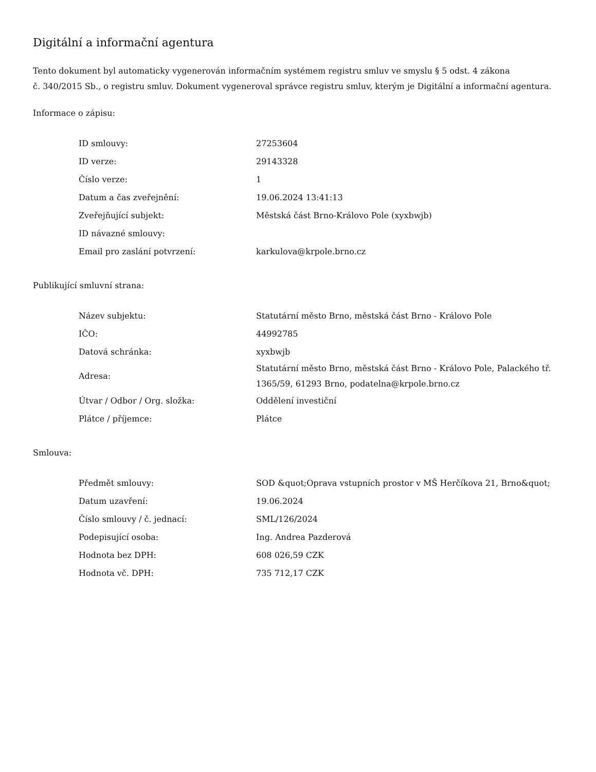Digitální a informační agentura
Tento dokument byl automaticky vygenerován informačním systémem registru smluv ve smyslu § 5 odst. 4 zákona
č. 340/2015 Sb., o registru smluv. Dokument vygeneroval správce registru smluv, kterým je Digitální a informační agentura.
Informace o zápisu:
| ID smlouvy: | 27253604 |
| ID verze: | 29143328 |
| Číslo verze: | 1 |
| Datum a čas zveřejnění: | 19.06.2024 13:41:13 |
| Zveřejňující subjekt: | Městská část Brno-Královo Pole (xyxbwjb) |
| ID návazné smlouvy: | |
| Email pro zaslání potvrzení: | karkulova@krpole.brno.cz |
Publikující smluvní strana:
| Název subjektu: | Statutární město Brno, městská část Brno - Královo Pole |
| IČO: | 44992785 |
| Datová schránka: | xyxbwjb |
| Adresa: | Statutární město Brno, městská část Brno - Královo Pole, Palackého tř. 1365/59, 61293 Brno, podatelna@krpole.brno.cz |
| Útvar / Odbor / Org. složka: | Oddělení investiční |
| Plátce / příjemce: | Plátce |
Smlouva:
| Předmět smlouvy: | SOD &quot;Oprava vstupních prostor v MŠ Herčíkova 21, Brno&quot; |
| Datum uzavření: | 19.06.2024 |
| Číslo smlouvy / č. jednací: | SML/126/2024 |
| Podepisující osoba: | Ing. Andrea Pazderová |
| Hodnota bez DPH: | 608 026,59 CZK |
| Hodnota vč. DPH: | 735 712,17 CZK |